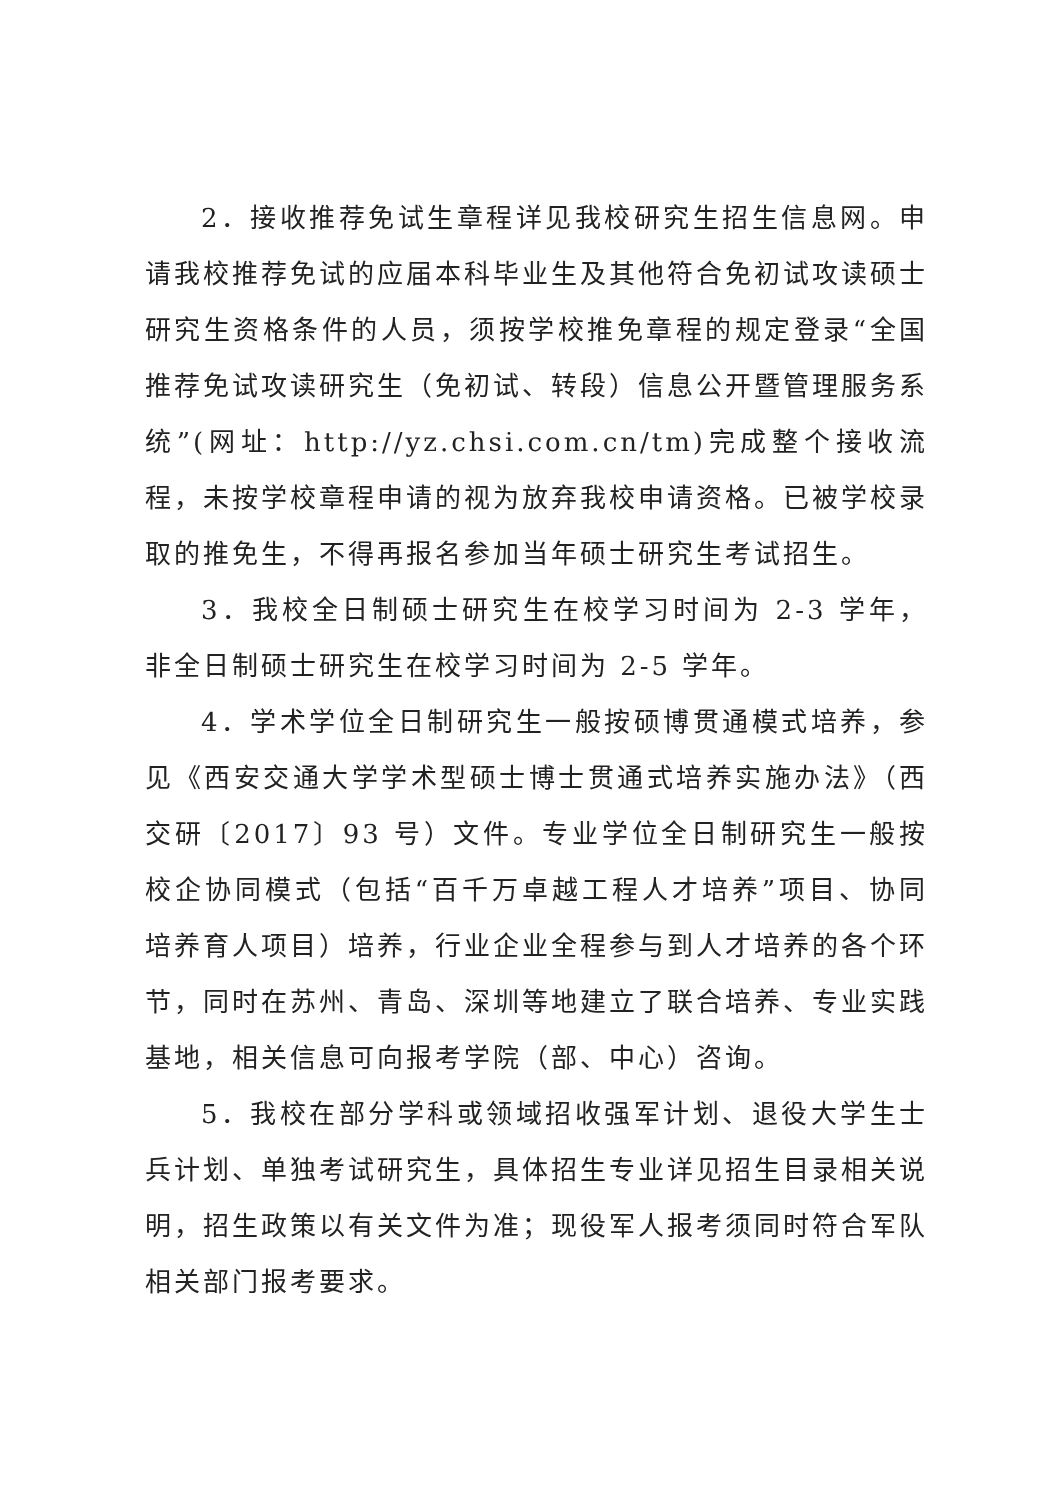2．接收推荐免试生章程详见我校研究生招生信息网。申请我校推荐免试的应届本科毕业生及其他符合免初试攻读硕士研究生资格条件的人员，须按学校推免章程的规定登录“全国推荐免试攻读研究生（免初试、转段）信息公开暨管理服务系统”(网址：http://yz.chsi.com.cn/tm)完成整个接收流程，未按学校章程申请的视为放弃我校申请资格。已被学校录取的推免生，不得再报名参加当年硕士研究生考试招生。
3．我校全日制硕士研究生在校学习时间为 2-3 学年，非全日制硕士研究生在校学习时间为 2-5 学年。
4．学术学位全日制研究生一般按硕博贯通模式培养，参见《西安交通大学学术型硕士博士贯通式培养实施办法》（西交研〔2017〕93 号）文件。专业学位全日制研究生一般按校企协同模式（包括“百千万卓越工程人才培养”项目、协同培养育人项目）培养，行业企业全程参与到人才培养的各个环节，同时在苏州、青岛、深圳等地建立了联合培养、专业实践基地，相关信息可向报考学院（部、中心）咨询。
5．我校在部分学科或领域招收强军计划、退役大学生士兵计划、单独考试研究生，具体招生专业详见招生目录相关说明，招生政策以有关文件为准；现役军人报考须同时符合军队相关部门报考要求。